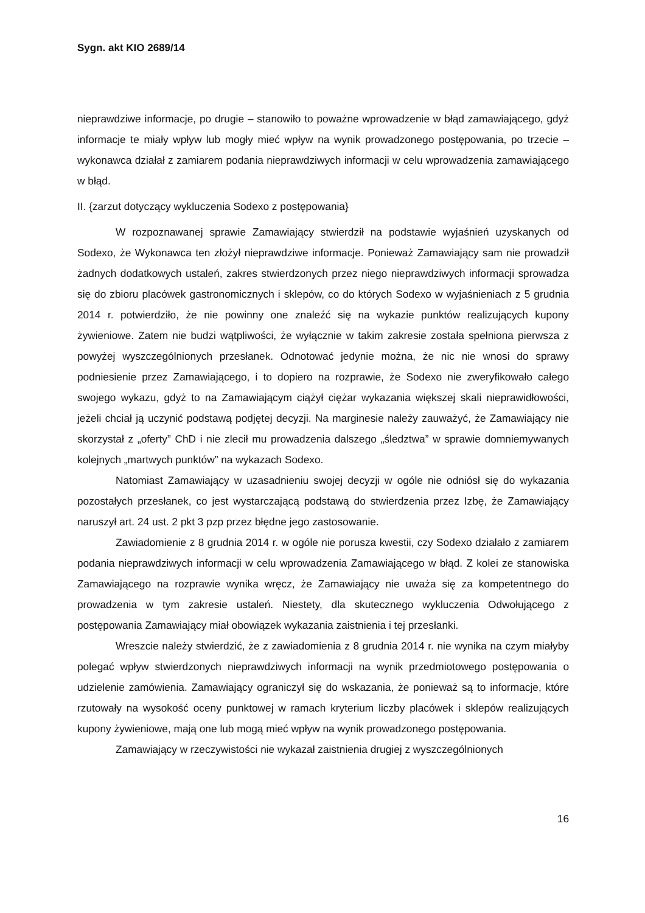Sygn. akt KIO 2689/14
nieprawdziwe informacje, po drugie – stanowiło to poważne wprowadzenie w błąd zamawiającego, gdyż informacje te miały wpływ lub mogły mieć wpływ na wynik prowadzonego postępowania, po trzecie – wykonawca działał z zamiarem podania nieprawdziwych informacji w celu wprowadzenia zamawiającego w błąd.
II. {zarzut dotyczący wykluczenia Sodexo z postępowania}
W rozpoznawanej sprawie Zamawiający stwierdził na podstawie wyjaśnień uzyskanych od Sodexo, że Wykonawca ten złożył nieprawdziwe informacje. Ponieważ Zamawiający sam nie prowadził żadnych dodatkowych ustaleń, zakres stwierdzonych przez niego nieprawdziwych informacji sprowadza się do zbioru placówek gastronomicznych i sklepów, co do których Sodexo w wyjaśnieniach z 5 grudnia 2014 r. potwierdziło, że nie powinny one znaleźć się na wykazie punktów realizujących kupony żywieniowe. Zatem nie budzi wątpliwości, że wyłącznie w takim zakresie została spełniona pierwsza z powyżej wyszczególnionych przesłanek. Odnotować jedynie można, że nic nie wnosi do sprawy podniesienie przez Zamawiającego, i to dopiero na rozprawie, że Sodexo nie zweryfikowało całego swojego wykazu, gdyż to na Zamawiającym ciążył ciężar wykazania większej skali nieprawidłowości, jeżeli chciał ją uczynić podstawą podjętej decyzji. Na marginesie należy zauważyć, że Zamawiający nie skorzystał z „oferty” ChD i nie zlecił mu prowadzenia dalszego „śledztwa” w sprawie domniemywanych kolejnych „martwych punktów” na wykazach Sodexo.
Natomiast Zamawiający w uzasadnieniu swojej decyzji w ogóle nie odniósł się do wykazania pozostałych przesłanek, co jest wystarczającą podstawą do stwierdzenia przez Izbę, że Zamawiający naruszył art. 24 ust. 2 pkt 3 pzp przez błędne jego zastosowanie.
Zawiadomienie z 8 grudnia 2014 r. w ogóle nie porusza kwestii, czy Sodexo działało z zamiarem podania nieprawdziwych informacji w celu wprowadzenia Zamawiającego w błąd. Z kolei ze stanowiska Zamawiającego na rozprawie wynika wręcz, że Zamawiający nie uważa się za kompetentnego do prowadzenia w tym zakresie ustaleń. Niestety, dla skutecznego wykluczenia Odwołującego z postępowania Zamawiający miał obowiązek wykazania zaistnienia i tej przesłanki.
Wreszcie należy stwierdzić, że z zawiadomienia z 8 grudnia 2014 r. nie wynika na czym miałyby polegać wpływ stwierdzonych nieprawdziwych informacji na wynik przedmiotowego postępowania o udzielenie zamówienia. Zamawiający ograniczył się do wskazania, że ponieważ są to informacje, które rzutowały na wysokość oceny punktowej w ramach kryterium liczby placówek i sklepów realizujących kupony żywieniowe, mają one lub mogą mieć wpływ na wynik prowadzonego postępowania.
Zamawiający w rzeczywistości nie wykazał zaistnienia drugiej z wyszczególnionych
16